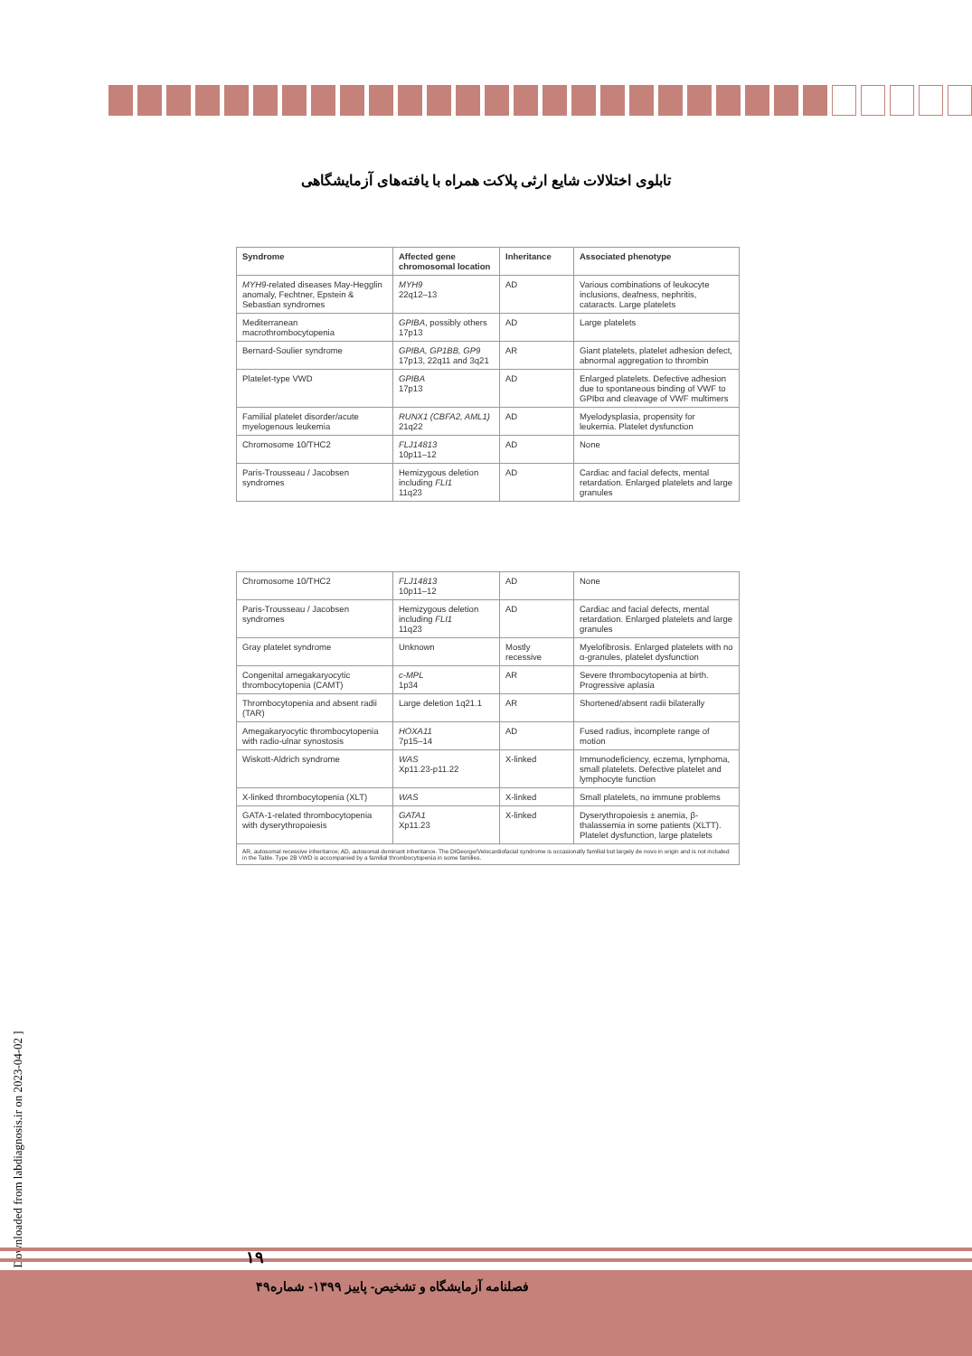تابلوی اختلالات شایع ارثی پلاکت همراه با یافته‌های آزمایشگاهی
| Syndrome | Affected gene chromosomal location | Inheritance | Associated phenotype |
| --- | --- | --- | --- |
| MYH9 -related diseases May-Hegglin anomaly, Fechtner, Epstein & Sebastian syndromes | MYH9 22q12–13 | AD | Various combinations of leukocyte inclusions, deafness, nephritis, cataracts. Large platelets |
| Mediterranean macrothrombocytopenia | GPIBA , possibly others 17p13 | AD | Large platelets |
| Bernard-Soulier syndrome | GPIBA, GP1BB, GP9 17p13, 22q11 and 3q21 | AR | Giant platelets, platelet adhesion defect, abnormal aggregation to thrombin |
| Platelet-type VWD | GPIBA 17p13 | AD | Enlarged platelets. Defective adhesion due to spontaneous binding of VWF to GPIbα and cleavage of VWF multimers |
| Familial platelet disorder/acute myelogenous leukemia | RUNX1 (CBFA2, AML1) 21q22 | AD | Myelodysplasia, propensity for leukemia. Platelet dysfunction |
| Chromosome 10/THC2 | FLJ14813 10p11–12 | AD | None |
| Paris-Trousseau / Jacobsen syndromes | Hemizygous deletion including FLI1 11q23 | AD | Cardiac and facial defects, mental retardation. Enlarged platelets and large granules |
| Chromosome 10/THC2 | FLJ14813 10p11–12 | AD | None |
| Paris-Trousseau / Jacobsen syndromes | Hemizygous deletion including FLI1 11q23 | AD | Cardiac and facial defects, mental retardation. Enlarged platelets and large granules |
| Gray platelet syndrome | Unknown | Mostly recessive | Myelofibrosis. Enlarged platelets with no α-granules, platelet dysfunction |
| Congenital amegakaryocytic thrombocytopenia (CAMT) | c-MPL 1p34 | AR | Severe thrombocytopenia at birth. Progressive aplasia |
| Thrombocytopenia and absent radii (TAR) | Large deletion 1q21.1 | AR | Shortened/absent radii bilaterally |
| Amegakaryocytic thrombocytopenia with radio-ulnar synostosis | HOXA11 7p15–14 | AD | Fused radius, incomplete range of motion |
| Wiskott-Aldrich syndrome | WAS Xp11.23-p11.22 | X-linked | Immunodeficiency, eczema, lymphoma, small platelets. Defective platelet and lymphocyte function |
| X-linked thrombocytopenia (XLT) | WAS | X-linked | Small platelets, no immune problems |
| GATA-1-related thrombocytopenia with dyserythropoiesis | GATA1 Xp11.23 | X-linked | Dyserythropoiesis ± anemia, β-thalassemia in some patients (XLTT). Platelet dysfunction, large platelets |
| AR, autosomal recessive inheritance; AD, autosomal dominant inheritance. The DiGeorge/Velocardiofacial syndrome is occasionally familial but largely de novo in origin and is not included in the Table. Type 2B VWD is accompanied by a familial thrombocytopenia in some families. | | | |
[ Downloaded from labdiagnosis.ir on 2023-04-02 ]
۱۹
فصلنامه آزمایشگاه و تشخیص- پاییز ۱۳۹۹- شماره۴۹